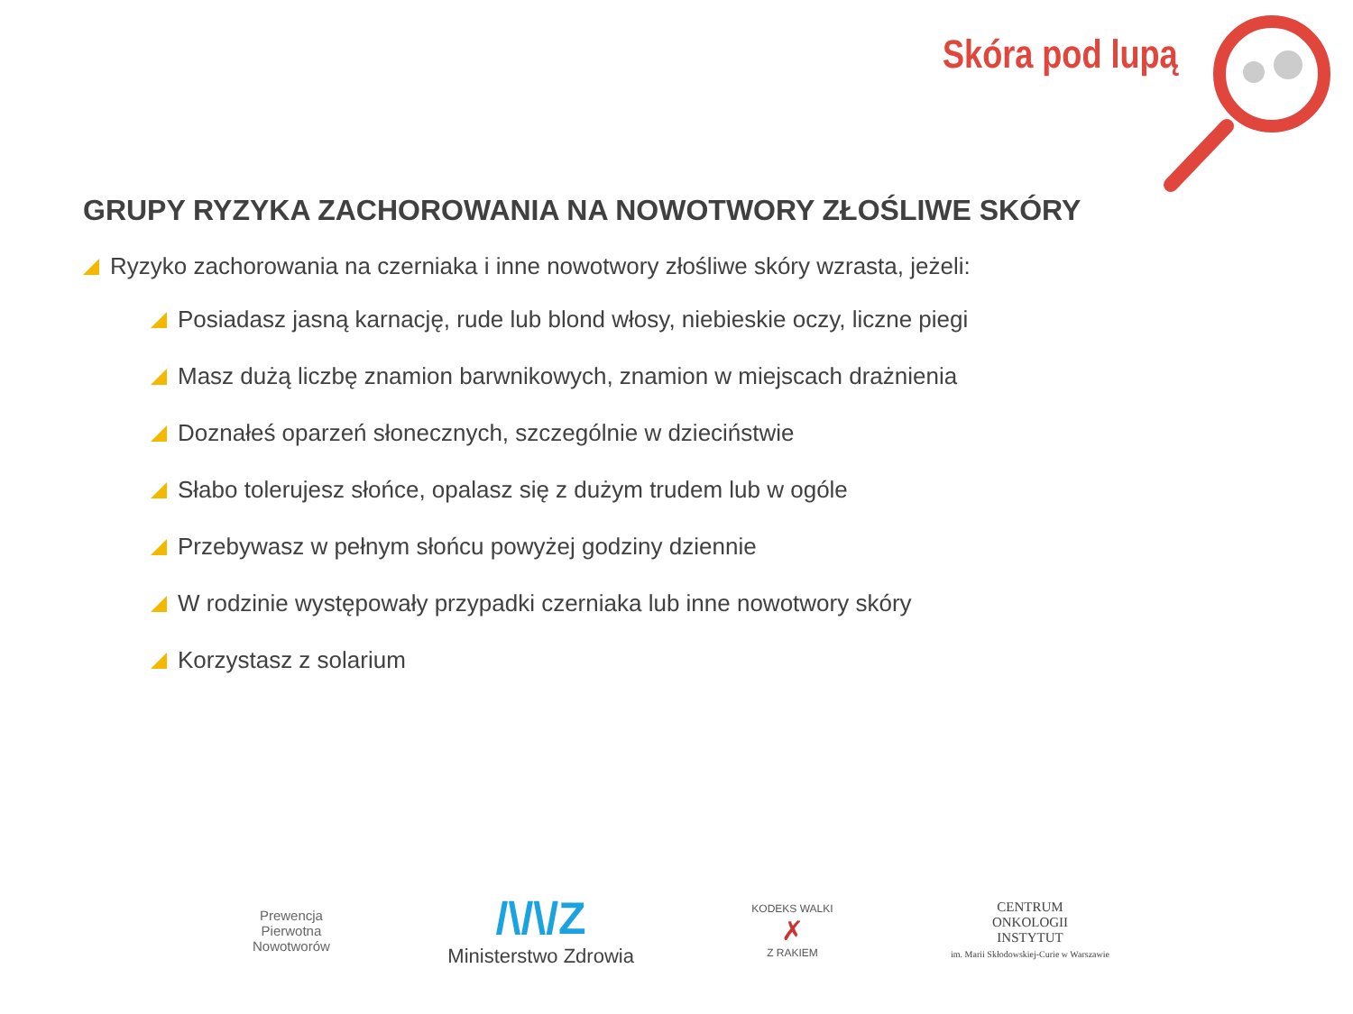Skóra pod lupą
GRUPY RYZYKA ZACHOROWANIA NA NOWOTWORY ZŁOŚLIWE SKÓRY
Ryzyko zachorowania na czerniaka i inne nowotwory złośliwe skóry wzrasta, jeżeli:
Posiadasz jasną karnację, rude lub blond włosy, niebieskie oczy, liczne piegi
Masz dużą liczbę znamion barwnikowych, znamion w miejscach drażnienia
Doznałeś oparzeń słonecznych, szczególnie w dzieciństwie
Słabo tolerujesz słońce, opalasz się z dużym trudem lub w ogóle
Przebywasz w pełnym słońcu powyżej godziny dziennie
W rodzinie występowały przypadki czerniaka lub inne nowotwory skóry
Korzystasz z solarium
Prewencja
Pierwotna
Nowotworów
/\/\/Z
Ministerstwo Zdrowia
KODEKS WALKI
✗
Z RAKIEM
CENTRUM
ONKOLOGII
INSTYTUT
im. Marii Skłodowskiej-Curie w Warszawie